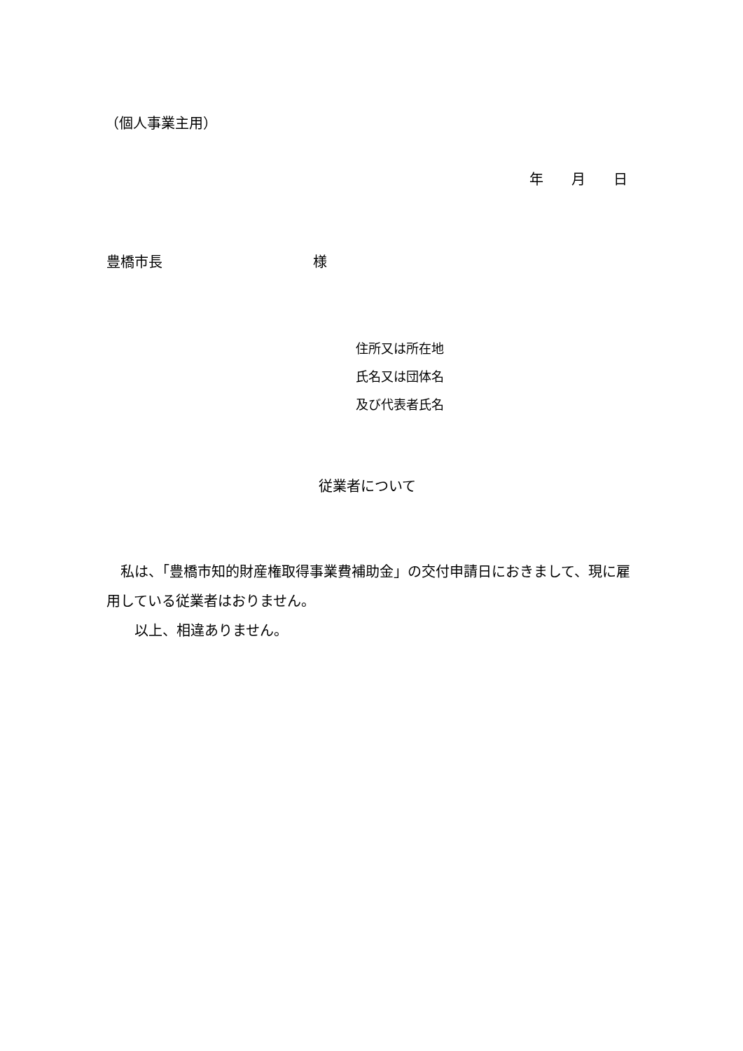（個人事業主用）
年　　月　　日
豊橋市長 様
住所又は所在地
氏名又は団体名
及び代表者氏名
従業者について
　私は、「豊橋市知的財産権取得事業費補助金」の交付申請日におきまして、現に雇用している従業者はおりません。
　　以上、相違ありません。